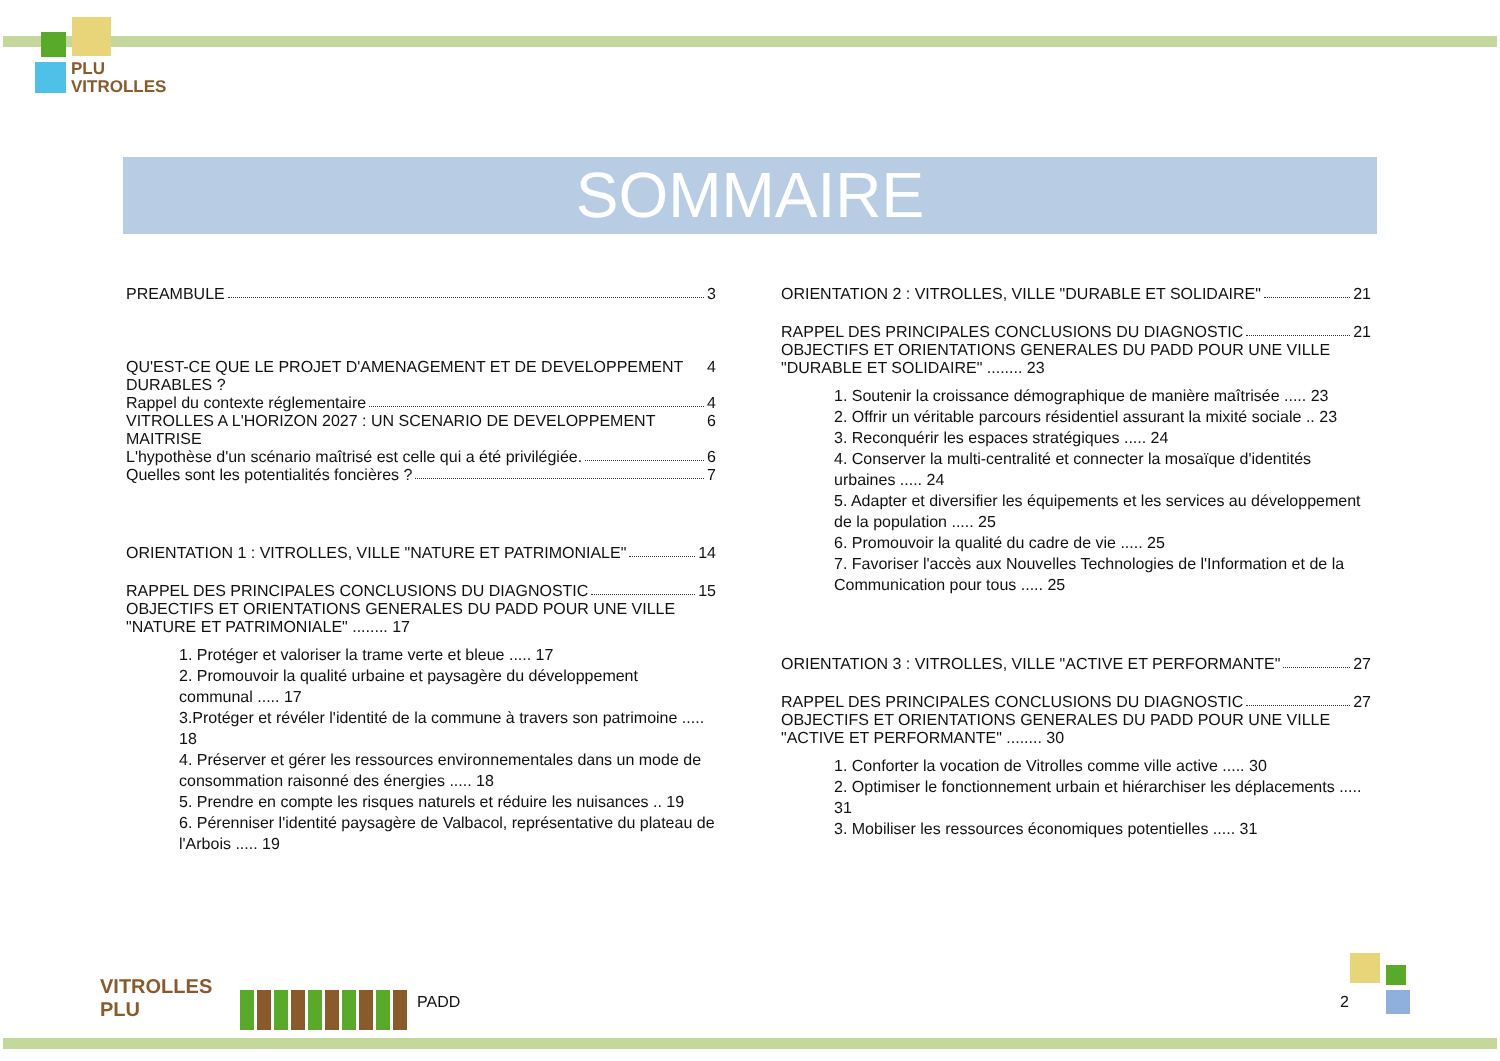PLU
VITROLLES
SOMMAIRE
PREAMBULE 3
QU'EST-CE QUE LE PROJET D'AMENAGEMENT ET DE DEVELOPPEMENT DURABLES ? 4
Rappel du contexte réglementaire 4
VITROLLES A L'HORIZON 2027 : UN SCENARIO DE DEVELOPPEMENT MAITRISE 6
L'hypothèse d'un scénario maîtrisé est celle qui a été privilégiée. 6
Quelles sont les potentialités foncières ? 7
ORIENTATION 1 : VITROLLES, VILLE "NATURE ET PATRIMONIALE" 14
RAPPEL DES PRINCIPALES CONCLUSIONS DU DIAGNOSTIC 15
OBJECTIFS ET ORIENTATIONS GENERALES DU PADD POUR UNE VILLE "NATURE ET PATRIMONIALE" ........ 17
1. Protéger et valoriser la trame verte et bleue ..... 17
2. Promouvoir la qualité urbaine et paysagère du développement communal ..... 17
3.Protéger et révéler l'identité de la commune à travers son patrimoine ..... 18
4. Préserver et gérer les ressources environnementales dans un mode de consommation raisonné des énergies ..... 18
5. Prendre en compte les risques naturels et réduire les nuisances .. 19
6. Pérenniser l'identité paysagère de Valbacol, représentative du plateau de l'Arbois ..... 19
ORIENTATION 2 : VITROLLES, VILLE "DURABLE ET SOLIDAIRE" 21
RAPPEL DES PRINCIPALES CONCLUSIONS DU DIAGNOSTIC 21
OBJECTIFS ET ORIENTATIONS GENERALES DU PADD POUR UNE VILLE "DURABLE ET SOLIDAIRE" ........ 23
1. Soutenir la croissance démographique de manière maîtrisée ..... 23
2. Offrir un véritable parcours résidentiel assurant la mixité sociale .. 23
3. Reconquérir les espaces stratégiques ..... 24
4. Conserver la multi-centralité et connecter la mosaïque d'identités urbaines ..... 24
5. Adapter et diversifier les équipements et les services au développement de la population ..... 25
6. Promouvoir la qualité du cadre de vie ..... 25
7. Favoriser l'accès aux Nouvelles Technologies de l'Information et de la Communication pour tous ..... 25
ORIENTATION 3 : VITROLLES, VILLE "ACTIVE ET PERFORMANTE" 27
RAPPEL DES PRINCIPALES CONCLUSIONS DU DIAGNOSTIC 27
OBJECTIFS ET ORIENTATIONS GENERALES DU PADD POUR UNE VILLE "ACTIVE ET PERFORMANTE" ........ 30
1. Conforter la vocation de Vitrolles comme ville active ..... 30
2. Optimiser le fonctionnement urbain et hiérarchiser les déplacements ..... 31
3. Mobiliser les ressources économiques potentielles ..... 31
VITROLLES
PLU
PADD 2